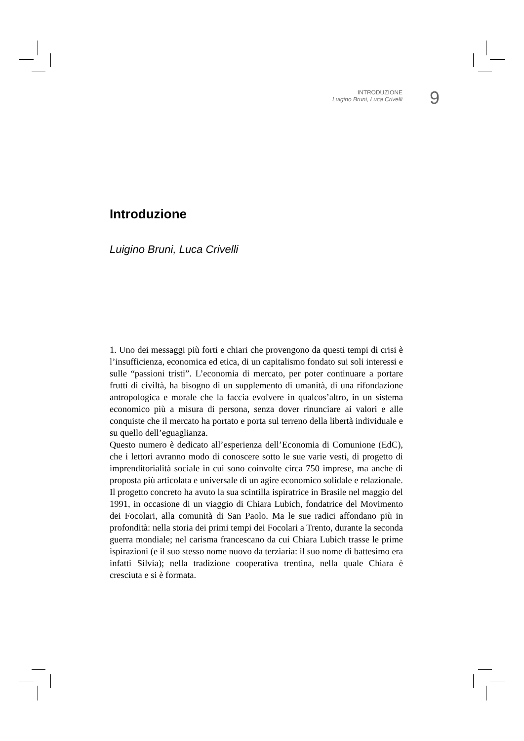INTRODUZIONE
Luigino Bruni, Luca Crivelli
9
Introduzione
Luigino Bruni, Luca Crivelli
1. Uno dei messaggi più forti e chiari che provengono da questi tempi di crisi è l’insufficienza, economica ed etica, di un capitalismo fondato sui soli interessi e sulle “passioni tristi”. L’economia di mercato, per poter continuare a portare frutti di civiltà, ha bisogno di un supplemento di umanità, di una rifondazione antropologica e morale che la faccia evolvere in qualcos’altro, in un sistema economico più a misura di persona, senza dover rinunciare ai valori e alle conquiste che il mercato ha portato e porta sul terreno della libertà individuale e su quello dell’eguaglianza.
Questo numero è dedicato all’esperienza dell’Economia di Comunione (EdC), che i lettori avranno modo di conoscere sotto le sue varie vesti, di progetto di imprenditorialità sociale in cui sono coinvolte circa 750 imprese, ma anche di proposta più articolata e universale di un agire economico solidale e relazionale.
Il progetto concreto ha avuto la sua scintilla ispiratrice in Brasile nel maggio del 1991, in occasione di un viaggio di Chiara Lubich, fondatrice del Movimento dei Focolari, alla comunità di San Paolo. Ma le sue radici affondano più in profondità: nella storia dei primi tempi dei Focolari a Trento, durante la seconda guerra mondiale; nel carisma francescano da cui Chiara Lubich trasse le prime ispirazioni (e il suo stesso nome nuovo da terziaria: il suo nome di battesimo era infatti Silvia); nella tradizione cooperativa trentina, nella quale Chiara è cresciuta e si è formata.